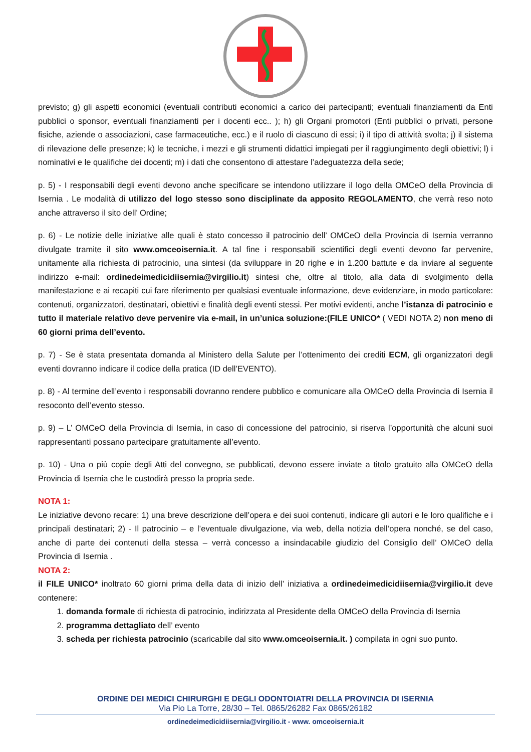previsto; g) gli aspetti economici (eventuali contributi economici a carico dei partecipanti; eventuali finanziamenti da Enti pubblici o sponsor, eventuali finanziamenti per i docenti ecc.. ); h) gli Organi promotori (Enti pubblici o privati, persone fisiche, aziende o associazioni, case farmaceutiche, ecc.) e il ruolo di ciascuno di essi; i) il tipo di attività svolta; j) il sistema di rilevazione delle presenze; k) le tecniche, i mezzi e gli strumenti didattici impiegati per il raggiungimento degli obiettivi; l) i nominativi e le qualifiche dei docenti; m) i dati che consentono di attestare l’adeguatezza della sede;
p. 5) - I responsabili degli eventi devono anche specificare se intendono utilizzare il logo della OMCeO della Provincia di Isernia . Le modalità di utilizzo del logo stesso sono disciplinate da apposito REGOLAMENTO, che verrà reso noto anche attraverso il sito dell’ Ordine;
p. 6) - Le notizie delle iniziative alle quali è stato concesso il patrocinio dell’ OMCeO della Provincia di Isernia verranno divulgate tramite il sito www.omceoisernia.it. A tal fine i responsabili scientifici degli eventi devono far pervenire, unitamente alla richiesta di patrocinio, una sintesi (da sviluppare in 20 righe e in 1.200 battute e da inviare al seguente indirizzo e-mail: ordinedeimedicidiisernia@virgilio.it) sintesi che, oltre al titolo, alla data di svolgimento della manifestazione e ai recapiti cui fare riferimento per qualsiasi eventuale informazione, deve evidenziare, in modo particolare: contenuti, organizzatori, destinatari, obiettivi e finalità degli eventi stessi. Per motivi evidenti, anche l’istanza di patrocinio e tutto il materiale relativo deve pervenire via e-mail, in un’unica soluzione:(FILE UNICO* ( VEDI NOTA 2) non meno di 60 giorni prima dell’evento.
p. 7) - Se è stata presentata domanda al Ministero della Salute per l’ottenimento dei crediti ECM, gli organizzatori degli eventi dovranno indicare il codice della pratica (ID dell’EVENTO).
p. 8) - Al termine dell’evento i responsabili dovranno rendere pubblico e comunicare alla OMCeO della Provincia di Isernia il resoconto dell’evento stesso.
p. 9) – L’ OMCeO della Provincia di Isernia, in caso di concessione del patrocinio, si riserva l’opportunità che alcuni suoi rappresentanti possano partecipare gratuitamente all’evento.
p. 10) - Una o più copie degli Atti del convegno, se pubblicati, devono essere inviate a titolo gratuito alla OMCeO della Provincia di Isernia che le custodirà presso la propria sede.
NOTA 1:
Le iniziative devono recare: 1) una breve descrizione dell’opera e dei suoi contenuti, indicare gli autori e le loro qualifiche e i principali destinatari; 2) - Il patrocinio – e l’eventuale divulgazione, via web, della notizia dell’opera nonché, se del caso, anche di parte dei contenuti della stessa – verrà concesso a insindacabile giudizio del Consiglio dell’ OMCeO della Provincia di Isernia .
NOTA 2:
il FILE UNICO* inoltrato 60 giorni prima della data di inizio dell’ iniziativa a ordinedeimedicidiisernia@virgilio.it deve contenere:
1. domanda formale di richiesta di patrocinio, indirizzata al Presidente della OMCeO della Provincia di Isernia
2. programma dettagliato dell’ evento
3. scheda per richiesta patrocinio (scaricabile dal sito www.omceoisernia.it. ) compilata in ogni suo punto.
ORDINE DEI MEDICI CHIRURGHI E DEGLI ODONTOIATRI DELLA PROVINCIA DI ISERNIA
Via Pio La Torre, 28/30 – Tel. 0865/26282 Fax 0865/26182
ordinedeimedicidiisernia@virgilio.it - www. omceoisernia.it